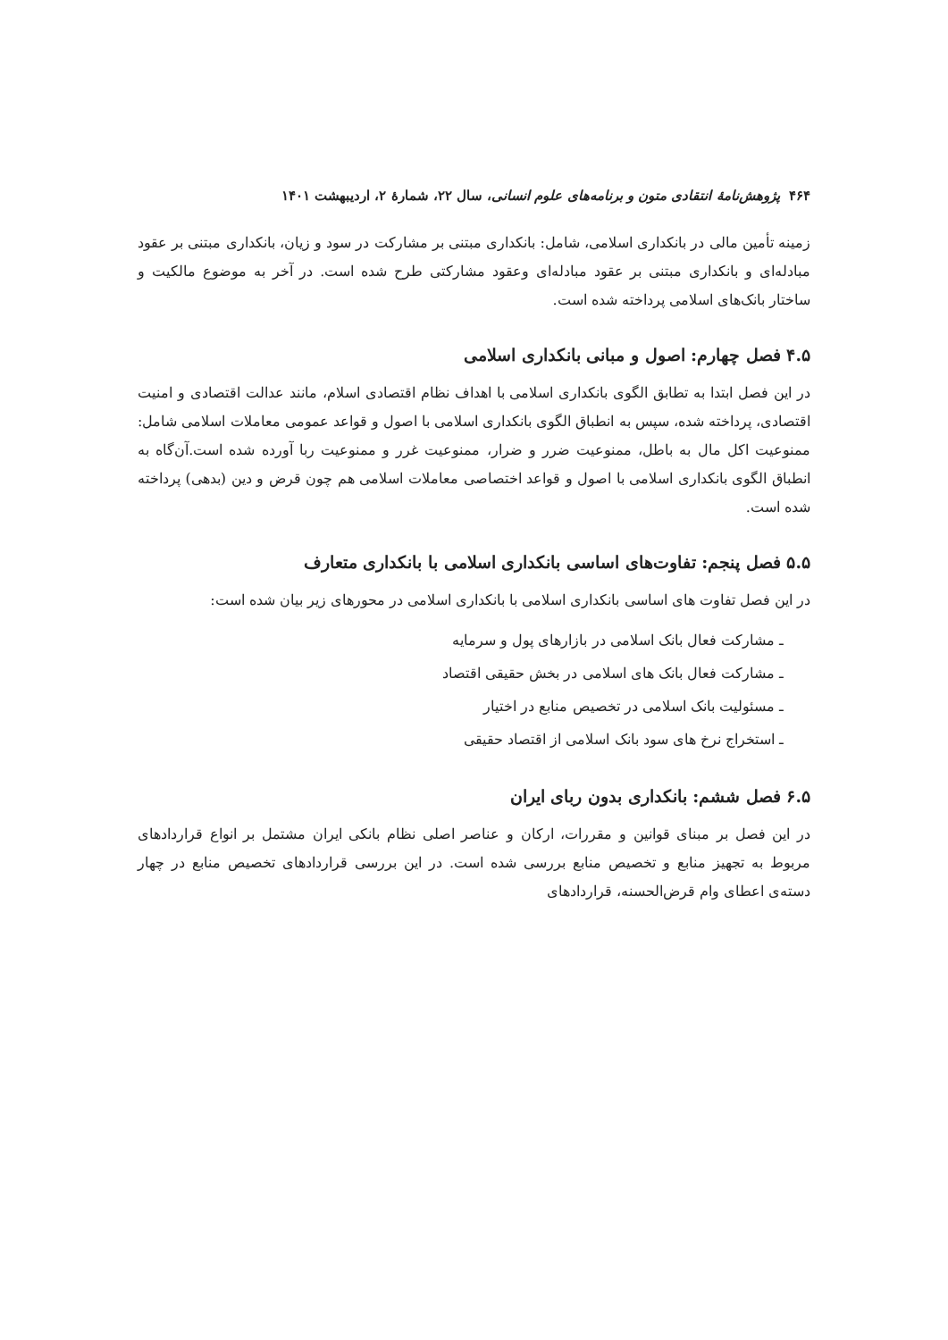۴۶۴ پژوهش‌نامهٔ انتقادی متون و برنامه‌های علوم انسانی، سال ۲۲، شمارهٔ ۲، اردیبهشت ۱۴۰۱
زمینه تأمین مالی در بانکداری اسلامی، شامل: بانکداری مبتنی بر مشارکت در سود و زیان، بانکداری مبتنی بر عقود مبادله‌ای و بانکداری مبتنی بر عقود مبادله‌ای وعقود مشارکتی طرح شده است. در آخر به موضوع مالکیت و ساختار بانک‌های اسلامی پرداخته شده است.
۴.۵ فصل چهارم: اصول و مبانی بانکداری اسلامی
در این فصل ابتدا به تطابق الگوی بانکداری اسلامی با اهداف نظام اقتصادی اسلام، مانند عدالت اقتصادی و امنیت اقتصادی، پرداخته شده، سپس به انطباق الگوی بانکداری اسلامی با اصول و قواعد عمومی معاملات اسلامی شامل: ممنوعیت اکل مال به باطل، ممنوعیت ضرر و ضرار، ممنوعیت غرر و ممنوعیت ربا آورده شده است.آن‌گاه به انطباق الگوی بانکداری اسلامی با اصول و قواعد اختصاصی معاملات اسلامی هم چون قرض و دین (بدهی) پرداخته شده است.
۵.۵ فصل پنجم: تفاوت‌های اساسی بانکداری اسلامی با بانکداری متعارف
در این فصل تفاوت های اساسی بانکداری اسلامی با بانکداری اسلامی در محورهای زیر بیان شده است:
ـ مشارکت فعال بانک اسلامی در بازارهای پول و سرمایه
ـ مشارکت فعال بانک های اسلامی در بخش حقیقی اقتصاد
ـ مسئولیت بانک اسلامی در تخصیص منابع در اختیار
ـ استخراج نرخ های سود بانک اسلامی از اقتصاد حقیقی
۶.۵ فصل ششم: بانکداری بدون ربای ایران
در این فصل بر مبنای قوانین و مقررات، ارکان و عناصر اصلی نظام بانکی ایران مشتمل بر انواع قراردادهای مربوط به تجهیز منابع و تخصیص منابع بررسی شده است. در این بررسی قراردادهای تخصیص منابع در چهار دسته‌ی اعطای وام قرض‌الحسنه، قراردادهای